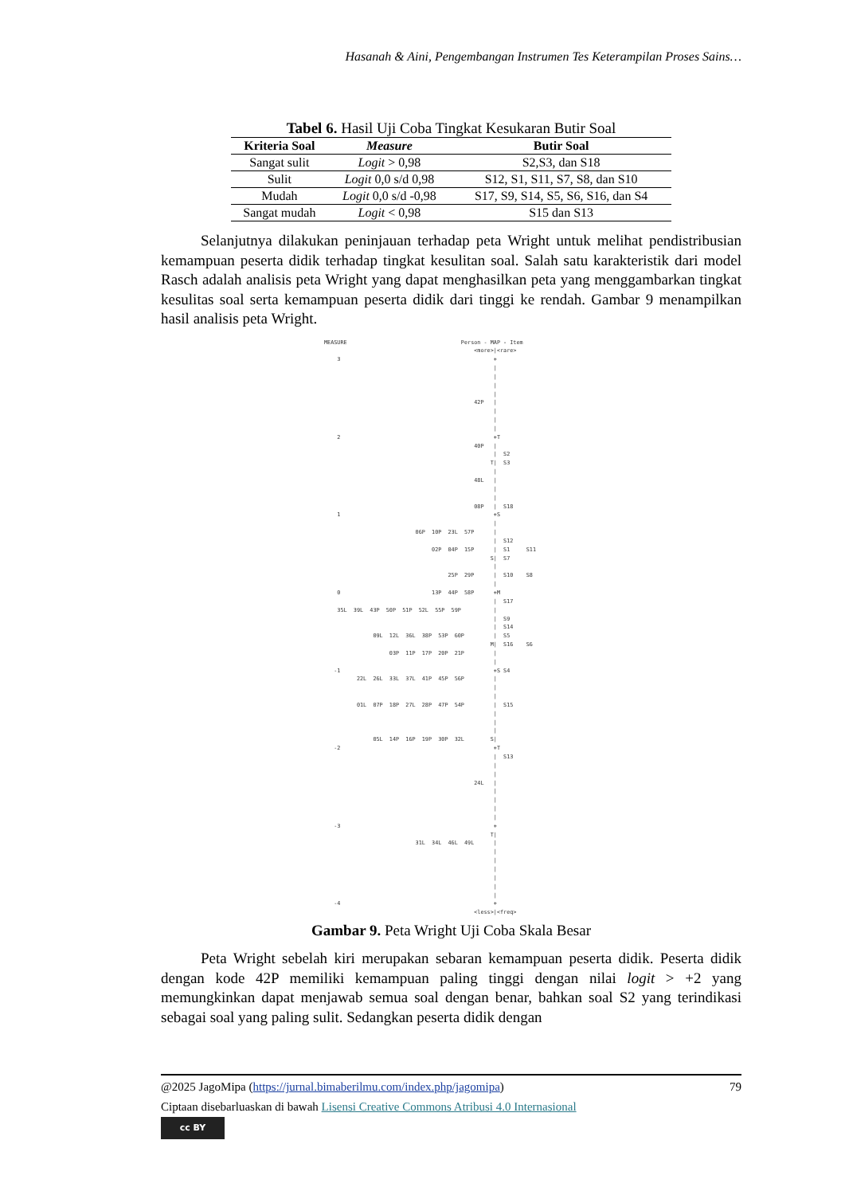Hasanah & Aini, Pengembangan Instrumen Tes Keterampilan Proses Sains…
Tabel 6. Hasil Uji Coba Tingkat Kesukaran Butir Soal
| Kriteria Soal | Measure | Butir Soal |
| --- | --- | --- |
| Sangat sulit | Logit > 0,98 | S2,S3, dan S18 |
| Sulit | Logit 0,0 s/d 0,98 | S12, S1, S11, S7, S8, dan S10 |
| Mudah | Logit 0,0 s/d -0,98 | S17, S9, S14, S5, S6, S16, dan S4 |
| Sangat mudah | Logit < 0,98 | S15 dan S13 |
Selanjutnya dilakukan peninjauan terhadap peta Wright untuk melihat pendistribusian kemampuan peserta didik terhadap tingkat kesulitan soal. Salah satu karakteristik dari model Rasch adalah analisis peta Wright yang dapat menghasilkan peta yang menggambarkan tingkat kesulitas soal serta kemampuan peserta didik dari tinggi ke rendah. Gambar 9 menampilkan hasil analisis peta Wright.
MEASURE                                   Person - MAP - Item
                                              <more>|<rare>
    3                                               +
                                                    |
                                                    |
                                                    |
                                                    |
                                              42P   |
                                                    |
                                                    |
                                                    |
    2                                               +T
                                              40P   |
                                                    |  S2
                                                   T|  S3
                                                    |
                                              48L   |
                                                    |
                                                    |
                                              08P   |  S18
    1                                               +S
                                                    |
                            06P  10P  23L  57P      |
                                                    |  S12
                                 02P  04P  15P      |  S1     S11
                                                   S|  S7
                                                    |
                                      25P  29P      |  S10    S8
                                                    |
    0                            13P  44P  58P      +M
                                                    |  S17
    35L  39L  43P  50P  51P  52L  55P  59P          |
                                                    |  S9
                                                    |  S14
               09L  12L  36L  38P  53P  60P         |  S5
                                                   M|  S16    S6
                    03P  11P  17P  20P  21P         |
                                                    |
   -1                                               +S S4
          22L  26L  33L  37L  41P  45P  56P         |
                                                    |
                                                    |
          01L  07P  18P  27L  28P  47P  54P         |  S15
                                                    |
                                                    |
                                                    |
               05L  14P  16P  19P  30P  32L        S|
   -2                                               +T
                                                    |  S13
                                                    |
                                                    |
                                              24L   |
                                                    |
                                                    |
                                                    |
                                                    |
   -3                                               +
                                                   T|
                            31L  34L  46L  49L      |
                                                    |
                                                    |
                                                    |
                                                    |
                                                    |
                                                    |
   -4                                               +
                                              <less>|<freq>
Gambar 9. Peta Wright Uji Coba Skala Besar
Peta Wright sebelah kiri merupakan sebaran kemampuan peserta didik. Peserta didik dengan kode 42P memiliki kemampuan paling tinggi dengan nilai logit > +2 yang memungkinkan dapat menjawab semua soal dengan benar, bahkan soal S2 yang terindikasi sebagai soal yang paling sulit. Sedangkan peserta didik dengan
@2025 JagoMipa (https://jurnal.bimaberilmu.com/index.php/jagomipa) 79
Ciptaan disebarluaskan di bawah Lisensi Creative Commons Atribusi 4.0 Internasional
cc BY